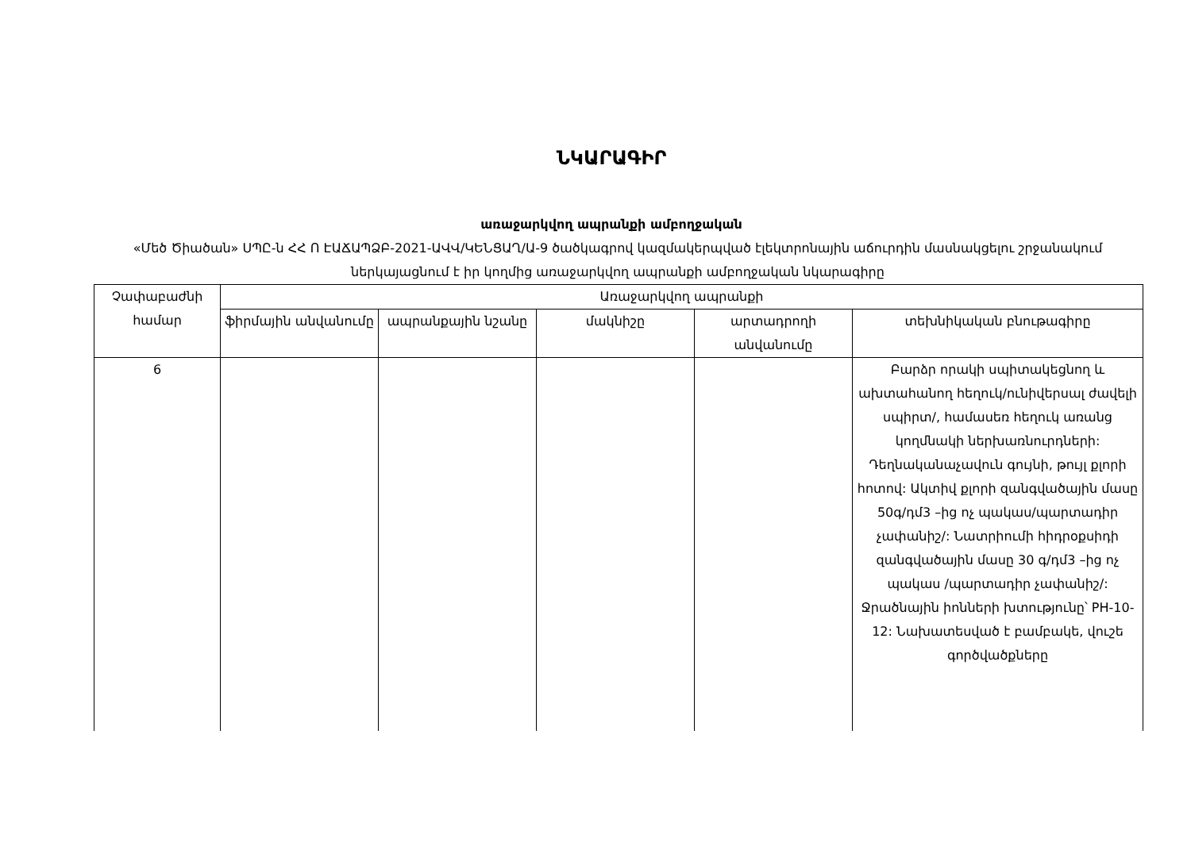ՆԿԱՐԱԳԻՐ
առաջարկվող ապրանքի ամբողջական
«Մեծ Ծիածան» ՍՊԸ-ն ՀՀ Ո ԷԱՃԱՊՁԲ-2021-ԱՎՎ/ԿԵՆՑԱՂ/Ա-9 ծածկագրով կազմակերպված էլեկտրոնային աճուրդին մասնակցելու շրջանակում ներկայացնում է իր կողմից առաջարկվող ապրանքի ամբողջական նկարագիրը
| Չափաբաժնի համար | Առաջարկվող ապրանքի | | | | |
| --- | --- | --- | --- | --- | --- |
| | ֆիրմային անվանումը | ապրանքային նշանը | մակնիշը | արտադրողի անվանումը | տեխնիկական բնութագիրը |
| 6 | | | | | Բարձր որակի սպիտակեցնող և ախտահանող հեղուկ/ունիվերսալ ժավելի սպիրտ/, համասեռ հեղուկ առանց կողմնակի ներխառնուրդների: Դեղնականաչավուն գույնի, թույլ քլորի հոտով: Ակտիվ քլորի զանգվածային մասը 50գ/դմ3 –ից ոչ պակաս/պարտադիր չափանիշ/: Նատրիումի հիդրօքսիդի զանգվածային մասը 30 գ/դմ3 –ից ոչ պակաս /պարտադիր չափանիշ/: Ջրածնային իոնների խտությունը՝ PH-10-12: Նախատեսված է բամբակե, վուշե գործվածքները |